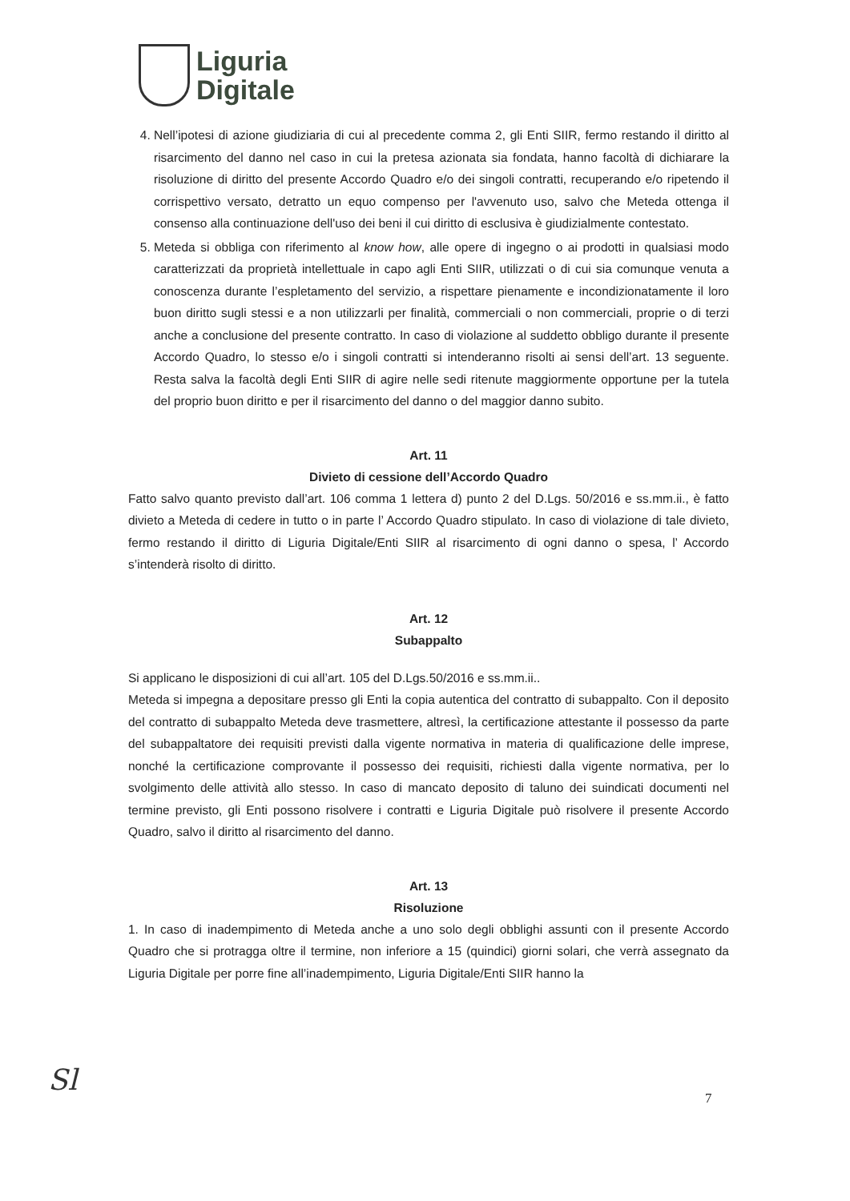Liguria
Digitale
4. Nell’ipotesi di azione giudiziaria di cui al precedente comma 2, gli Enti SIIR, fermo restando il diritto al risarcimento del danno nel caso in cui la pretesa azionata sia fondata, hanno facoltà di dichiarare la risoluzione di diritto del presente Accordo Quadro e/o dei singoli contratti, recuperando e/o ripetendo il corrispettivo versato, detratto un equo compenso per l'avvenuto uso, salvo che Meteda ottenga il consenso alla continuazione dell'uso dei beni il cui diritto di esclusiva è giudizialmente contestato.
5. Meteda si obbliga con riferimento al know how, alle opere di ingegno o ai prodotti in qualsiasi modo caratterizzati da proprietà intellettuale in capo agli Enti SIIR, utilizzati o di cui sia comunque venuta a conoscenza durante l’espletamento del servizio, a rispettare pienamente e incondizionatamente il loro buon diritto sugli stessi e a non utilizzarli per finalità, commerciali o non commerciali, proprie o di terzi anche a conclusione del presente contratto. In caso di violazione al suddetto obbligo durante il presente Accordo Quadro, lo stesso e/o i singoli contratti si intenderanno risolti ai sensi dell’art. 13 seguente. Resta salva la facoltà degli Enti SIIR di agire nelle sedi ritenute maggiormente opportune per la tutela del proprio buon diritto e per il risarcimento del danno o del maggior danno subito.
Art. 11
Divieto di cessione dell’Accordo Quadro
Fatto salvo quanto previsto dall’art. 106 comma 1 lettera d) punto 2 del D.Lgs. 50/2016 e ss.mm.ii., è fatto divieto a Meteda di cedere in tutto o in parte l’ Accordo Quadro stipulato. In caso di violazione di tale divieto, fermo restando il diritto di Liguria Digitale/Enti SIIR al risarcimento di ogni danno o spesa, l’ Accordo s’intenderà risolto di diritto.
Art. 12
Subappalto
Si applicano le disposizioni di cui all’art. 105 del D.Lgs.50/2016 e ss.mm.ii..
Meteda si impegna a depositare presso gli Enti la copia autentica del contratto di subappalto. Con il deposito del contratto di subappalto Meteda deve trasmettere, altresì, la certificazione attestante il possesso da parte del subappaltatore dei requisiti previsti dalla vigente normativa in materia di qualificazione delle imprese, nonché la certificazione comprovante il possesso dei requisiti, richiesti dalla vigente normativa, per lo svolgimento delle attività allo stesso. In caso di mancato deposito di taluno dei suindicati documenti nel termine previsto, gli Enti possono risolvere i contratti e Liguria Digitale può risolvere il presente Accordo Quadro, salvo il diritto al risarcimento del danno.
Art. 13
Risoluzione
1. In caso di inadempimento di Meteda anche a uno solo degli obblighi assunti con il presente Accordo Quadro che si protragga oltre il termine, non inferiore a 15 (quindici) giorni solari, che verrà assegnato da Liguria Digitale per porre fine all’inadempimento, Liguria Digitale/Enti SIIR hanno la
Sl 7